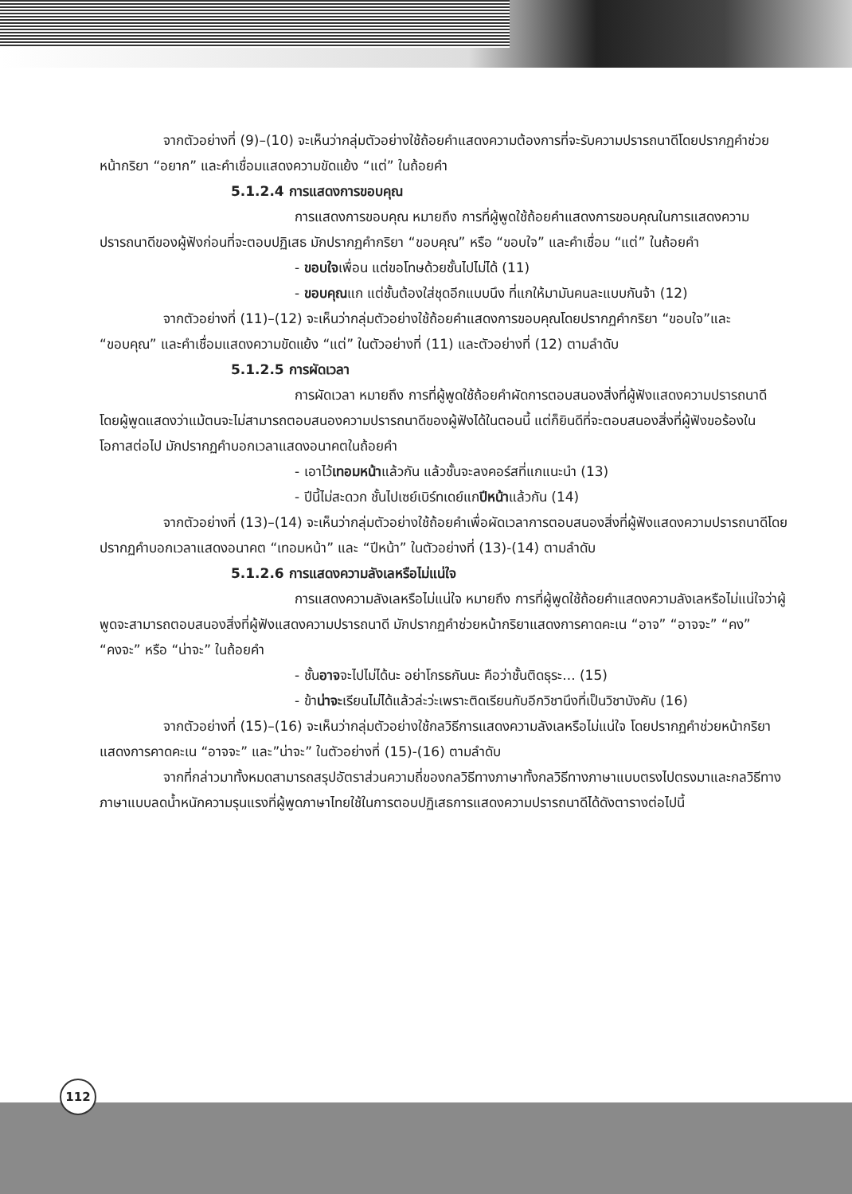จากตัวอย่างที่ (9)–(10) จะเห็นว่ากลุ่มตัวอย่างใช้ถ้อยคำแสดงความต้องการที่จะรับความปรารถนาดีโดยปรากฏคำช่วยหน้ากริยา “อยาก” และคำเชื่อมแสดงความขัดแย้ง “แต่” ในถ้อยคำ
5.1.2.4 การแสดงการขอบคุณ
การแสดงการขอบคุณ หมายถึง การที่ผู้พูดใช้ถ้อยคำแสดงการขอบคุณในการแสดงความปรารถนาดีของผู้ฟังก่อนที่จะตอบปฏิเสธ มักปรากฏคำกริยา “ขอบคุณ” หรือ “ขอบใจ” และคำเชื่อม “แต่” ในถ้อยคำ
- ขอบใจเพื่อน แต่ขอโทษด้วยชั้นไปไม่ได้ (11)
- ขอบคุณแก แต่ชั้นต้องใส่ชุดอีกแบบนึง ที่แกให้มามันคนละแบบกันจ้า (12)
จากตัวอย่างที่ (11)–(12) จะเห็นว่ากลุ่มตัวอย่างใช้ถ้อยคำแสดงการขอบคุณโดยปรากฏคำกริยา “ขอบใจ”และ “ขอบคุณ” และคำเชื่อมแสดงความขัดแย้ง “แต่” ในตัวอย่างที่ (11) และตัวอย่างที่ (12) ตามลำดับ
5.1.2.5 การผัดเวลา
การผัดเวลา หมายถึง การที่ผู้พูดใช้ถ้อยคำผัดการตอบสนองสิ่งที่ผู้ฟังแสดงความปรารถนาดี โดยผู้พูดแสดงว่าแม้ตนจะไม่สามารถตอบสนองความปรารถนาดีของผู้ฟังได้ในตอนนี้ แต่ก็ยินดีที่จะตอบสนองสิ่งที่ผู้ฟังขอร้องในโอกาสต่อไป มักปรากฏคำบอกเวลาแสดงอนาคตในถ้อยคำ
- เอาไว้เทอมหน้าแล้วกัน แล้วชั้นจะลงคอร์สที่แกแนะนำ (13)
- ปีนี้ไม่สะดวก ชั้นไปเซย์เบิร์ทเดย์แกปีหน้าแล้วกัน (14)
จากตัวอย่างที่ (13)–(14) จะเห็นว่ากลุ่มตัวอย่างใช้ถ้อยคำเพื่อผัดเวลาการตอบสนองสิ่งที่ผู้ฟังแสดงความปรารถนาดีโดยปรากฏคำบอกเวลาแสดงอนาคต “เทอมหน้า” และ “ปีหน้า” ในตัวอย่างที่ (13)-(14) ตามลำดับ
5.1.2.6 การแสดงความลังเลหรือไม่แน่ใจ
การแสดงความลังเลหรือไม่แน่ใจ หมายถึง การที่ผู้พูดใช้ถ้อยคำแสดงความลังเลหรือไม่แน่ใจว่าผู้พูดจะสามารถตอบสนองสิ่งที่ผู้ฟังแสดงความปรารถนาดี มักปรากฏคำช่วยหน้ากริยาแสดงการคาดคะเน “อาจ” “อาจจะ” “คง” “คงจะ” หรือ “น่าจะ” ในถ้อยคำ
- ชั้นอาจจะไปไม่ได้นะ อย่าโกรธกันนะ คือว่าชั้นติดธุระ... (15)
- ข้าน่าจะเรียนไม่ได้แล้วล่ะว่ะเพราะติดเรียนกับอีกวิชานึงที่เป็นวิชาบังคับ (16)
จากตัวอย่างที่ (15)–(16) จะเห็นว่ากลุ่มตัวอย่างใช้กลวิธีการแสดงความลังเลหรือไม่แน่ใจ โดยปรากฏคำช่วยหน้ากริยาแสดงการคาดคะเน “อาจจะ” และ”น่าจะ” ในตัวอย่างที่ (15)-(16) ตามลำดับ
จากที่กล่าวมาทั้งหมดสามารถสรุปอัตราส่วนความถี่ของกลวิธีทางภาษาทั้งกลวิธีทางภาษาแบบตรงไปตรงมาและกลวิธีทางภาษาแบบลดน้ำหนักความรุนแรงที่ผู้พูดภาษาไทยใช้ในการตอบปฏิเสธการแสดงความปรารถนาดีได้ดังตารางต่อไปนี้
112